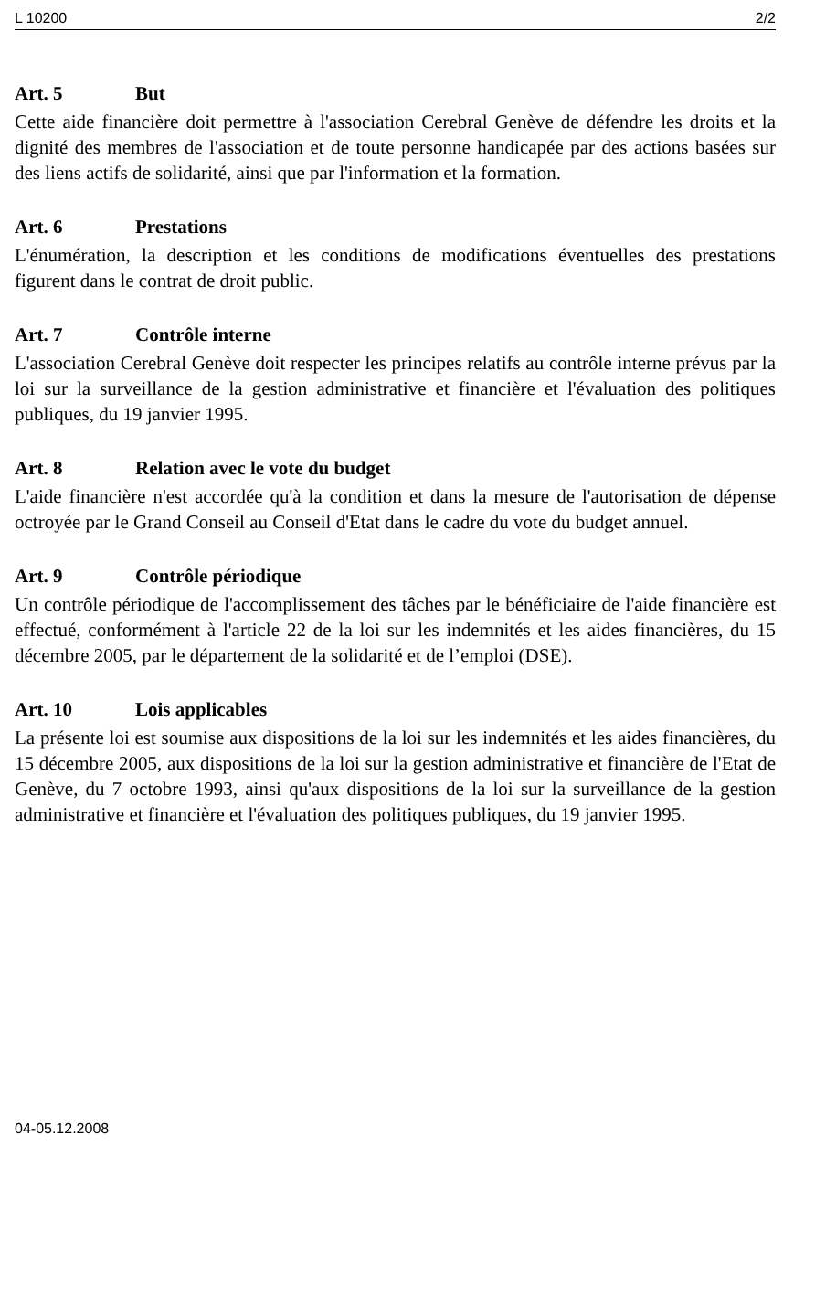L 10200 2/2
Art. 5 But
Cette aide financière doit permettre à l'association Cerebral Genève de défendre les droits et la dignité des membres de l'association et de toute personne handicapée par des actions basées sur des liens actifs de solidarité, ainsi que par l'information et la formation.
Art. 6 Prestations
L'énumération, la description et les conditions de modifications éventuelles des prestations figurent dans le contrat de droit public.
Art. 7 Contrôle interne
L'association Cerebral Genève doit respecter les principes relatifs au contrôle interne prévus par la loi sur la surveillance de la gestion administrative et financière et l'évaluation des politiques publiques, du 19 janvier 1995.
Art. 8 Relation avec le vote du budget
L'aide financière n'est accordée qu'à la condition et dans la mesure de l'autorisation de dépense octroyée par le Grand Conseil au Conseil d'Etat dans le cadre du vote du budget annuel.
Art. 9 Contrôle périodique
Un contrôle périodique de l'accomplissement des tâches par le bénéficiaire de l'aide financière est effectué, conformément à l'article 22 de la loi sur les indemnités et les aides financières, du 15 décembre 2005, par le département de la solidarité et de l’emploi (DSE).
Art. 10 Lois applicables
La présente loi est soumise aux dispositions de la loi sur les indemnités et les aides financières, du 15 décembre 2005, aux dispositions de la loi sur la gestion administrative et financière de l'Etat de Genève, du 7 octobre 1993, ainsi qu'aux dispositions de la loi sur la surveillance de la gestion administrative et financière et l'évaluation des politiques publiques, du 19 janvier 1995.
04-05.12.2008